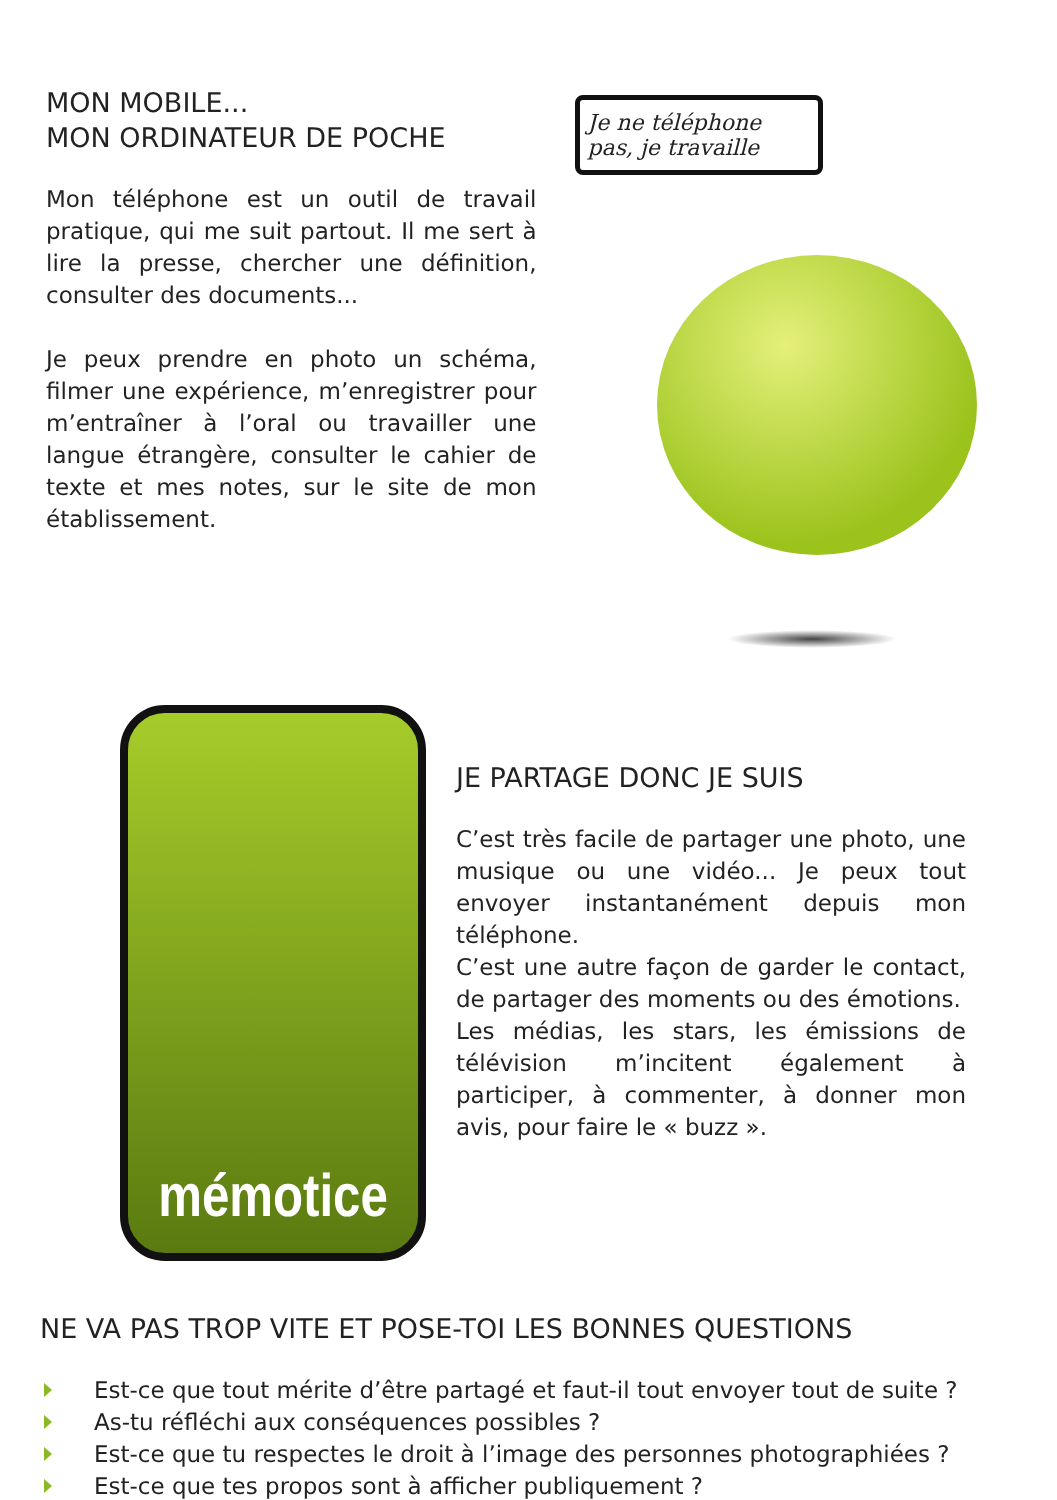MON MOBILE...
MON ORDINATEUR DE POCHE
Mon téléphone est un outil de travail pratique, qui me suit partout. Il me sert à lire la presse, chercher une définition, consulter des documents...
Je peux prendre en photo un schéma, filmer une expérience, m’enregistrer pour m’entraîner à l’oral ou travailler une langue étrangère, consulter le cahier de texte et mes notes, sur le site de mon établissement.
Je ne téléphone pas, je travaille
mémotice
JE PARTAGE DONC JE SUIS
C’est très facile de partager une photo, une musique ou une vidéo... Je peux tout envoyer instantanément depuis mon téléphone.
C’est une autre façon de garder le contact, de partager des moments ou des émotions.
Les médias, les stars, les émissions de télévision m’incitent également à participer, à commenter, à donner mon avis, pour faire le « buzz ».
NE VA PAS TROP VITE ET POSE-TOI LES BONNES QUESTIONS
Est-ce que tout mérite d’être partagé et faut-il tout envoyer tout de suite ?
As-tu réfléchi aux conséquences possibles ?
Est-ce que tu respectes le droit à l’image des personnes photographiées ?
Est-ce que tes propos sont à afficher publiquement ?